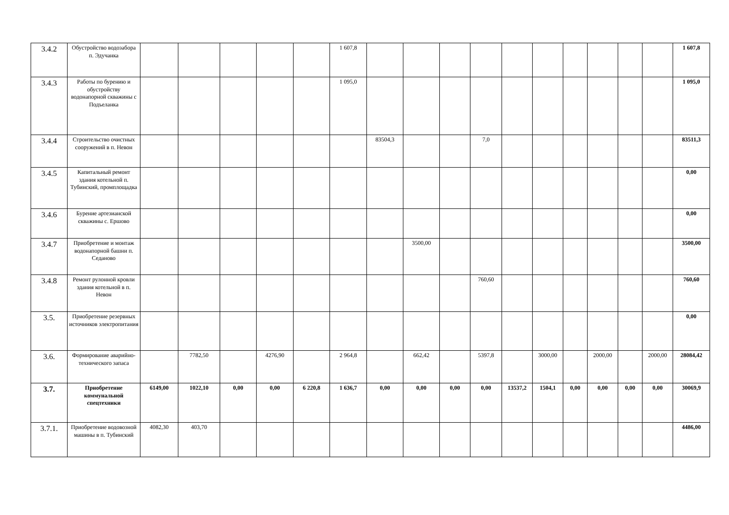| 3.4.2 | Обустройство водозабора п. Эдучанка | | | | | | 1 607,8 | | | | | | | | | | | 1 607,8 |
| 3.4.3 | Работы по бурению и обустройству водонапорной скважины с Подъеланка | | | | | | 1 095,0 | | | | | | | | | | | 1 095,0 |
| 3.4.4 | Строительство очистных сооружений в п. Невон | | | | | | | 83504,3 | | | 7,0 | | | | | | | 83511,3 |
| 3.4.5 | Капитальный ремонт здания котельной п. Тубинский, промплощадка | | | | | | | | | | | | | | | | | 0,00 |
| 3.4.6 | Бурение артезианской скважины с. Ершово | | | | | | | | | | | | | | | | | 0,00 |
| 3.4.7 | Приобретение и монтаж водонапорной башни п. Седаново | | | | | | | | 3500,00 | | | | | | | | | 3500,00 |
| 3.4.8 | Ремонт рулонной кровли здания котельной в п. Невон | | | | | | | | | | 760,60 | | | | | | | 760,60 |
| 3.5. | Приобретение резервных источников электропитания | | | | | | | | | | | | | | | | | 0,00 |
| 3.6. | Формирование аварийно-технического запаса | | 7782,50 | | 4276,90 | | 2 964,8 | | 662,42 | | 5397,8 | | 3000,00 | | 2000,00 | | 2000,00 | 28084,42 |
| 3.7. | Приобретение коммунальной спецтехники | 6149,00 | 1022,10 | 0,00 | 0,00 | 6 220,8 | 1 636,7 | 0,00 | 0,00 | 0,00 | 0,00 | 13537,2 | 1504,1 | 0,00 | 0,00 | 0,00 | 0,00 | 30069,9 |
| 3.7.1. | Приобретение водовозной машины в п. Тубинский | 4082,30 | 403,70 | | | | | | | | | | | | | | | 4486,00 |